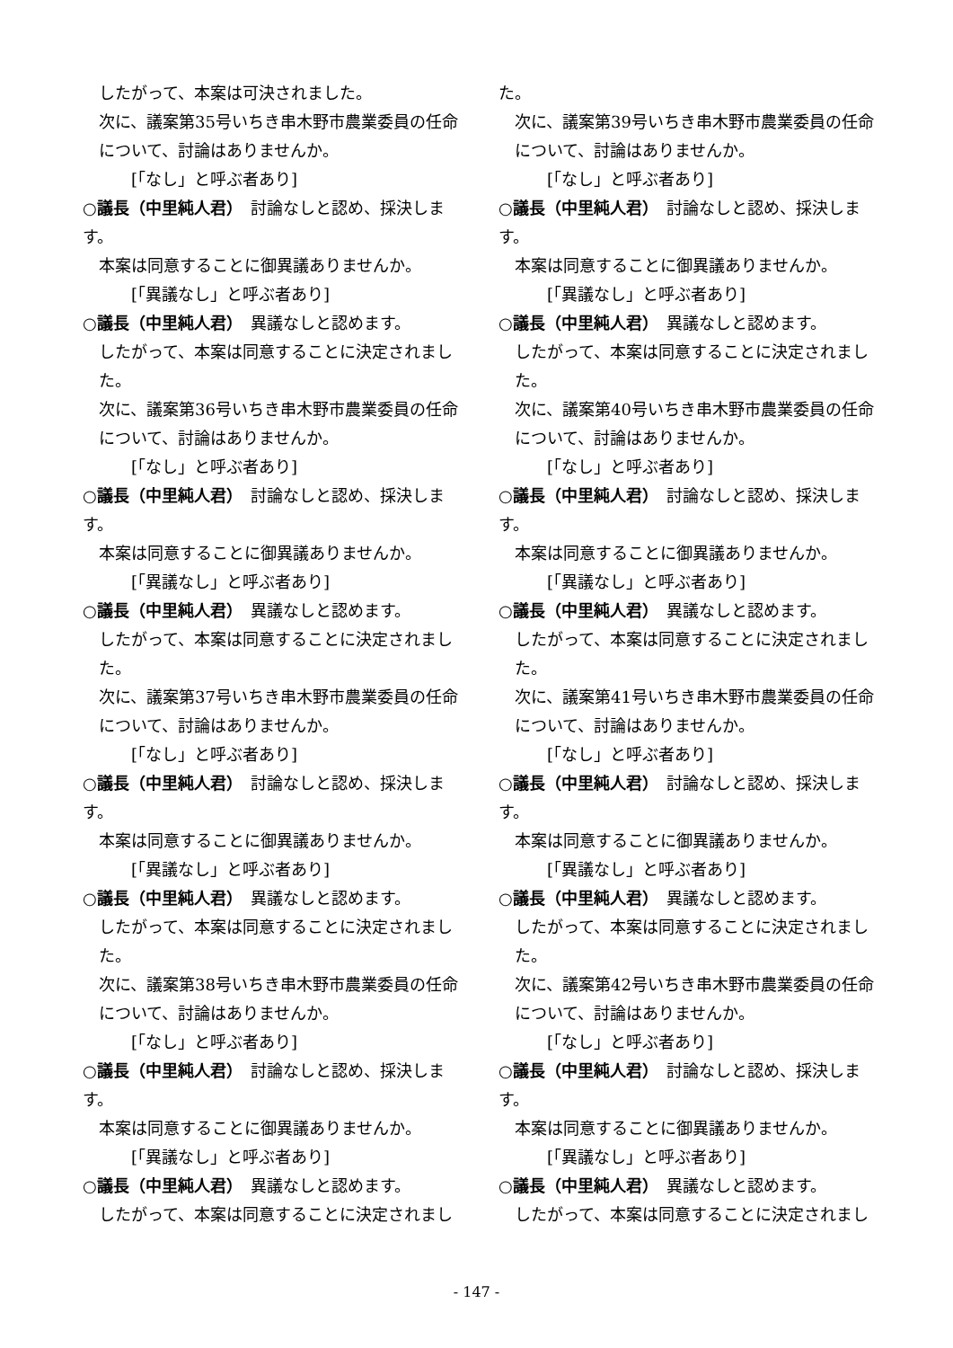したがって、本案は可決されました。
次に、議案第35号いちき串木野市農業委員の任命について、討論はありませんか。
[「なし」と呼ぶ者あり]
○議長（中里純人君）　討論なしと認め、採決します。
本案は同意することに御異議ありませんか。
[「異議なし」と呼ぶ者あり]
○議長（中里純人君）　異議なしと認めます。
したがって、本案は同意することに決定されました。
次に、議案第36号いちき串木野市農業委員の任命について、討論はありませんか。
[「なし」と呼ぶ者あり]
○議長（中里純人君）　討論なしと認め、採決します。
本案は同意することに御異議ありませんか。
[「異議なし」と呼ぶ者あり]
○議長（中里純人君）　異議なしと認めます。
したがって、本案は同意することに決定されました。
次に、議案第37号いちき串木野市農業委員の任命について、討論はありませんか。
[「なし」と呼ぶ者あり]
○議長（中里純人君）　討論なしと認め、採決します。
本案は同意することに御異議ありませんか。
[「異議なし」と呼ぶ者あり]
○議長（中里純人君）　異議なしと認めます。
したがって、本案は同意することに決定されました。
次に、議案第38号いちき串木野市農業委員の任命について、討論はありませんか。
[「なし」と呼ぶ者あり]
○議長（中里純人君）　討論なしと認め、採決します。
本案は同意することに御異議ありませんか。
[「異議なし」と呼ぶ者あり]
○議長（中里純人君）　異議なしと認めます。
したがって、本案は同意することに決定されまし
た。
次に、議案第39号いちき串木野市農業委員の任命について、討論はありませんか。
[「なし」と呼ぶ者あり]
○議長（中里純人君）　討論なしと認め、採決します。
本案は同意することに御異議ありませんか。
[「異議なし」と呼ぶ者あり]
○議長（中里純人君）　異議なしと認めます。
したがって、本案は同意することに決定されました。
次に、議案第40号いちき串木野市農業委員の任命について、討論はありませんか。
[「なし」と呼ぶ者あり]
○議長（中里純人君）　討論なしと認め、採決します。
本案は同意することに御異議ありませんか。
[「異議なし」と呼ぶ者あり]
○議長（中里純人君）　異議なしと認めます。
したがって、本案は同意することに決定されました。
次に、議案第41号いちき串木野市農業委員の任命について、討論はありませんか。
[「なし」と呼ぶ者あり]
○議長（中里純人君）　討論なしと認め、採決します。
本案は同意することに御異議ありませんか。
[「異議なし」と呼ぶ者あり]
○議長（中里純人君）　異議なしと認めます。
したがって、本案は同意することに決定されました。
次に、議案第42号いちき串木野市農業委員の任命について、討論はありませんか。
[「なし」と呼ぶ者あり]
○議長（中里純人君）　討論なしと認め、採決します。
本案は同意することに御異議ありませんか。
[「異議なし」と呼ぶ者あり]
○議長（中里純人君）　異議なしと認めます。
したがって、本案は同意することに決定されまし
- 147 -